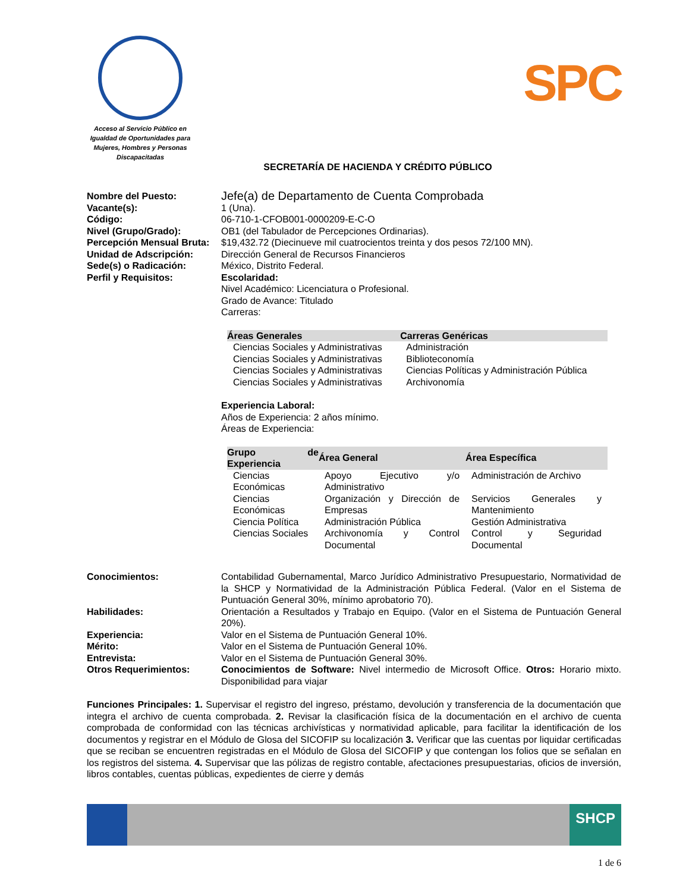Acceso al Servicio Público en Igualdad de Oportunidades para Mujeres, Hombres y Personas Discapacitadas
SPC
SECRETARÍA DE HACIENDA Y CRÉDITO PÚBLICO
Nombre del Puesto:
Jefe(a) de Departamento de Cuenta Comprobada
Vacante(s): 1 (Una).
Código: 06-710-1-CFOB001-0000209-E-C-O
Nivel (Grupo/Grado): OB1 (del Tabulador de Percepciones Ordinarias).
Percepción Mensual Bruta:
$19,432.72 (Diecinueve mil cuatrocientos treinta y dos pesos 72/100 MN).
Unidad de Adscripción: Dirección General de Recursos Financieros
Sede(s) o Radicación: México, Distrito Federal.
Perfil y Requisitos: Escolaridad:
Nivel Académico: Licenciatura o Profesional.
Grado de Avance: Titulado
Carreras:
| Áreas Generales | Carreras Genéricas |
| --- | --- |
| Ciencias Sociales y Administrativas | Administración |
| Ciencias Sociales y Administrativas | Biblioteconomía |
| Ciencias Sociales y Administrativas | Ciencias Políticas y Administración Pública |
| Ciencias Sociales y Administrativas | Archivonomía |
Experiencia Laboral:
Años de Experiencia: 2 años mínimo.
Áreas de Experiencia:
| Grupo de Experiencia | Área General | Área Específica |
| --- | --- | --- |
| Ciencias Económicas | Apoyo Ejecutivo y/o Administrativo | Administración de Archivo |
| Ciencias Económicas | Organización y Dirección de Empresas | Servicios Generales y Mantenimiento |
| Ciencia Política | Administración Pública | Gestión Administrativa |
| Ciencias Sociales | Archivonomía y Control Documental | Control y Seguridad Documental |
Conocimientos: Contabilidad Gubernamental, Marco Jurídico Administrativo Presupuestario, Normatividad de la SHCP y Normatividad de la Administración Pública Federal. (Valor en el Sistema de Puntuación General 30%, mínimo aprobatorio 70).
Habilidades: Orientación a Resultados y Trabajo en Equipo. (Valor en el Sistema de Puntuación General 20%).
Experiencia: Valor en el Sistema de Puntuación General 10%.
Mérito: Valor en el Sistema de Puntuación General 10%.
Entrevista: Valor en el Sistema de Puntuación General 30%.
Otros Requerimientos: Conocimientos de Software: Nivel intermedio de Microsoft Office. Otros: Horario mixto. Disponibilidad para viajar
Funciones Principales: 1. Supervisar el registro del ingreso, préstamo, devolución y transferencia de la documentación que integra el archivo de cuenta comprobada. 2. Revisar la clasificación física de la documentación en el archivo de cuenta comprobada de conformidad con las técnicas archivísticas y normatividad aplicable, para facilitar la identificación de los documentos y registrar en el Módulo de Glosa del SICOFIP su localización 3. Verificar que las cuentas por liquidar certificadas que se reciban se encuentren registradas en el Módulo de Glosa del SICOFIP y que contengan los folios que se señalan en los registros del sistema. 4. Supervisar que las pólizas de registro contable, afectaciones presupuestarias, oficios de inversión, libros contables, cuentas públicas, expedientes de cierre y demás
SHCP
1 de 6